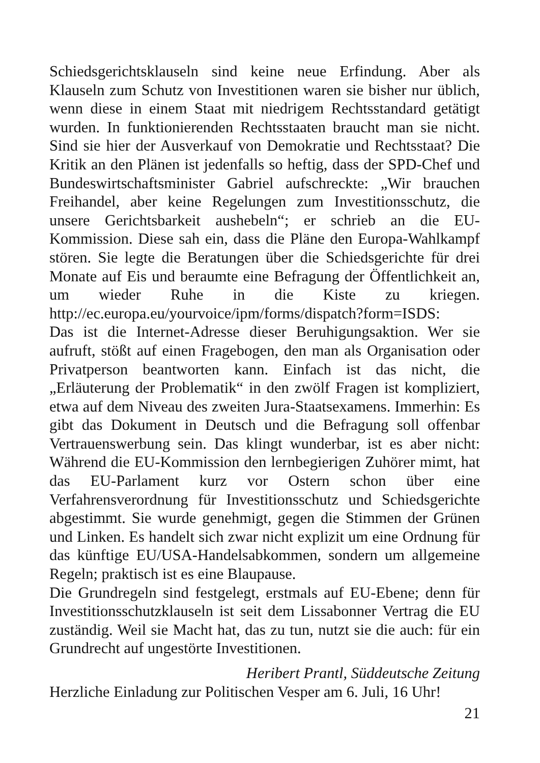Schiedsgerichtsklauseln sind keine neue Erfindung. Aber als Klauseln zum Schutz von Investitionen waren sie bisher nur üblich, wenn diese in einem Staat mit niedrigem Rechtsstandard getätigt wurden. In funktionierenden Rechtsstaaten braucht man sie nicht. Sind sie hier der Ausverkauf von Demokratie und Rechtsstaat? Die Kritik an den Plänen ist jedenfalls so heftig, dass der SPD-Chef und Bundeswirtschaftsminister Gabriel aufschreckte: „Wir brauchen Freihandel, aber keine Regelungen zum Investitionsschutz, die unsere Gerichtsbarkeit aushebeln“; er schrieb an die EU-Kommission. Diese sah ein, dass die Pläne den Europa-Wahlkampf stören. Sie legte die Beratungen über die Schiedsgerichte für drei Monate auf Eis und beraumte eine Befragung der Öffentlichkeit an, um wieder Ruhe in die Kiste zu kriegen. http://ec.europa.eu/yourvoice/ipm/forms/dispatch?form=ISDS:
Das ist die Internet-Adresse dieser Beruhigungsaktion. Wer sie aufruft, stößt auf einen Fragebogen, den man als Organisation oder Privatperson beantworten kann. Einfach ist das nicht, die „Erläuterung der Problematik“ in den zwölf Fragen ist kompliziert, etwa auf dem Niveau des zweiten Jura-Staatsexamens. Immerhin: Es gibt das Dokument in Deutsch und die Befragung soll offenbar Vertrauenswerbung sein. Das klingt wunderbar, ist es aber nicht: Während die EU-Kommission den lernbegierigen Zuhörer mimt, hat das EU-Parlament kurz vor Ostern schon über eine Verfahrensverordnung für Investitionsschutz und Schiedsgerichte abgestimmt. Sie wurde genehmigt, gegen die Stimmen der Grünen und Linken. Es handelt sich zwar nicht explizit um eine Ordnung für das künftige EU/USA-Handelsabkommen, sondern um allgemeine Regeln; praktisch ist es eine Blaupause.
Die Grundregeln sind festgelegt, erstmals auf EU-Ebene; denn für Investitionsschutzklauseln ist seit dem Lissabonner Vertrag die EU zuständig. Weil sie Macht hat, das zu tun, nutzt sie die auch: für ein Grundrecht auf ungestörte Investitionen.
Heribert Prantl, Süddeutsche Zeitung
Herzliche Einladung zur Politischen Vesper am 6. Juli, 16 Uhr!
21